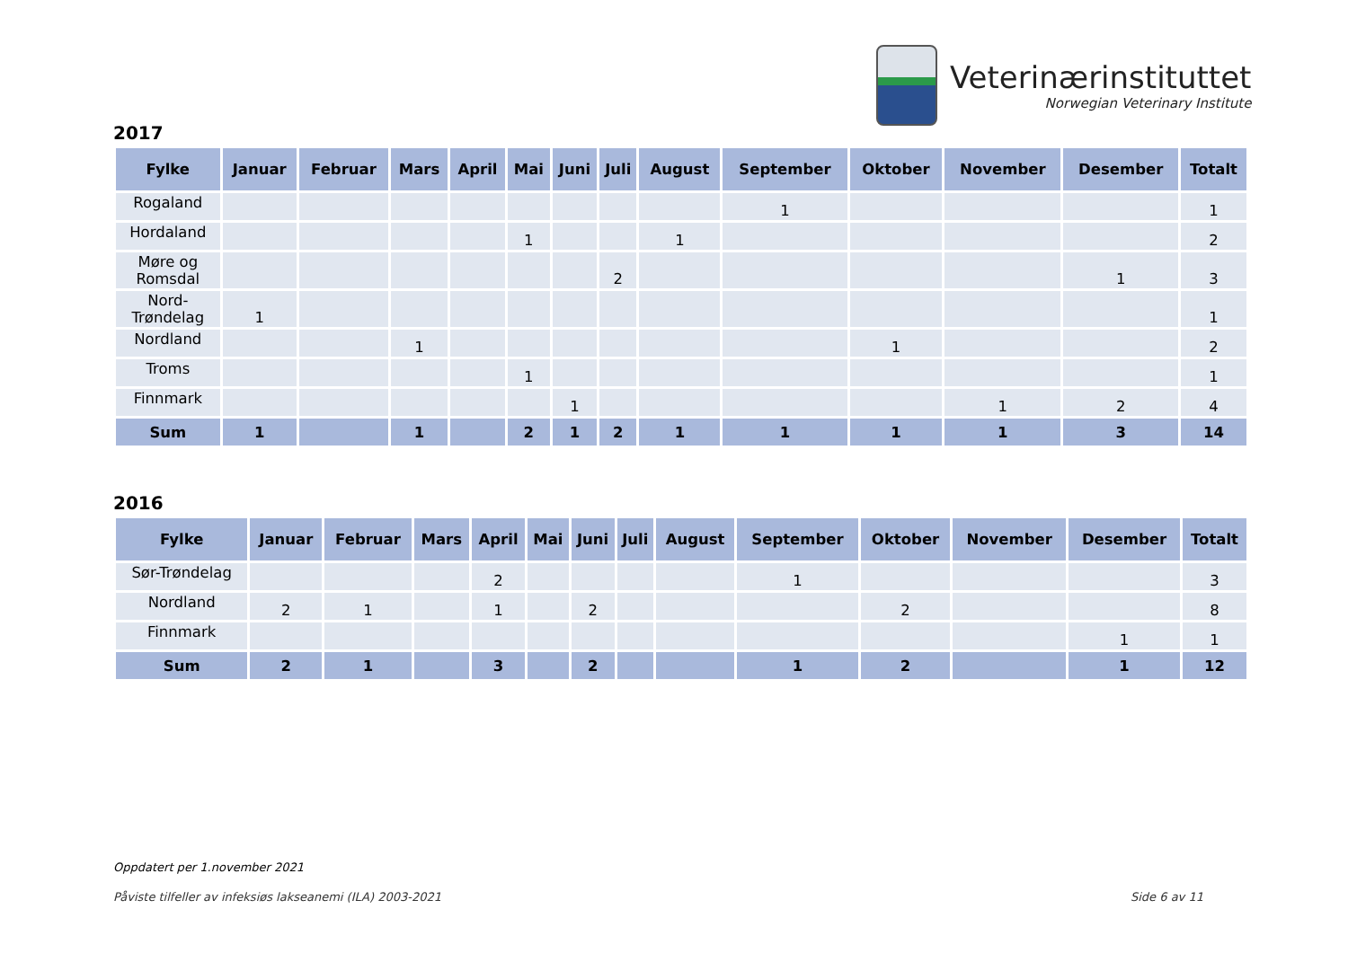Veterinærinstituttet
Norwegian Veterinary Institute
2017
| Fylke | Januar | Februar | Mars | April | Mai | Juni | Juli | August | September | Oktober | November | Desember | Totalt |
| --- | --- | --- | --- | --- | --- | --- | --- | --- | --- | --- | --- | --- | --- |
| Rogaland | | | | | | | | | 1 | | | | 1 |
| Hordaland | | | | | 1 | | | 1 | | | | | 2 |
| Møre og Romsdal | | | | | | | 2 | | | | | 1 | 3 |
| Nord- Trøndelag | 1 | | | | | | | | | | | | 1 |
| Nordland | | | 1 | | | | | | | 1 | | | 2 |
| Troms | | | | | 1 | | | | | | | | 1 |
| Finnmark | | | | | | 1 | | | | | 1 | 2 | 4 |
| Sum | 1 | | 1 | | 2 | 1 | 2 | 1 | 1 | 1 | 1 | 3 | 14 |
2016
| Fylke | Januar | Februar | Mars | April | Mai | Juni | Juli | August | September | Oktober | November | Desember | Totalt |
| --- | --- | --- | --- | --- | --- | --- | --- | --- | --- | --- | --- | --- | --- |
| Sør-Trøndelag | | | | 2 | | | | | 1 | | | | 3 |
| Nordland | 2 | 1 | | 1 | | 2 | | | | 2 | | | 8 |
| Finnmark | | | | | | | | | | | | 1 | 1 |
| Sum | 2 | 1 | | 3 | | 2 | | | 1 | 2 | | 1 | 12 |
Oppdatert per 1.november 2021
Påviste tilfeller av infeksiøs lakseanemi (ILA) 2003-2021
Side 6 av 11